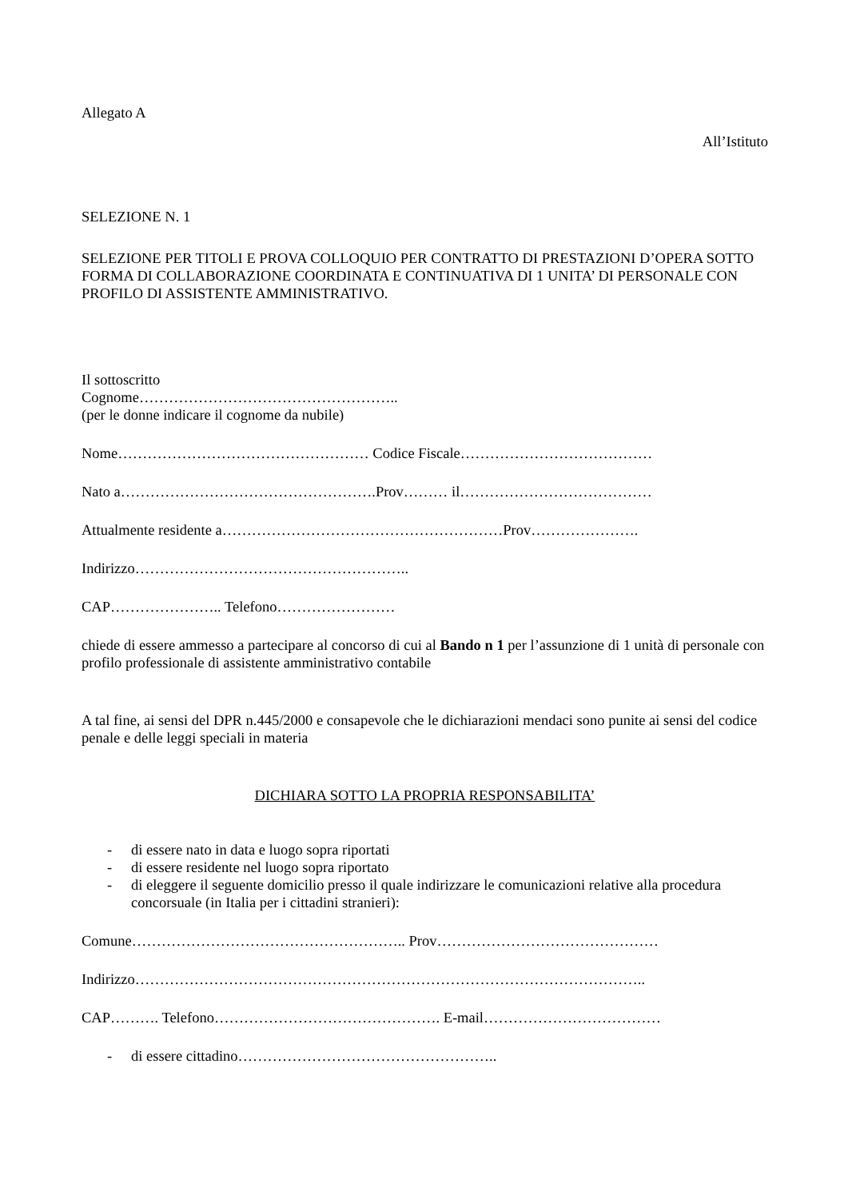Allegato A
All’Istituto
SELEZIONE N. 1
SELEZIONE PER TITOLI E PROVA COLLOQUIO PER CONTRATTO DI PRESTAZIONI D’OPERA SOTTO FORMA DI COLLABORAZIONE COORDINATA E CONTINUATIVA DI 1 UNITA’ DI PERSONALE CON PROFILO DI ASSISTENTE AMMINISTRATIVO.
Il sottoscritto
Cognome……………………………………………..
(per le donne indicare il cognome da nubile)
Nome…………………………………………… Codice Fiscale…………………………………
Nato a…………………………………………….Prov……… il…………………………………
Attualmente residente a…………………………………………………Prov………………….
Indirizzo………………………………………………..
CAP………………….. Telefono……………………
chiede di essere ammesso a partecipare al concorso di cui al Bando n 1 per l’assunzione di 1 unità di personale con profilo professionale di assistente amministrativo contabile
A tal fine, ai sensi del DPR n.445/2000 e consapevole che le dichiarazioni mendaci sono punite ai sensi del codice penale e delle leggi speciali in materia
DICHIARA SOTTO LA PROPRIA RESPONSABILITA’
- di essere nato in data e luogo sopra riportati
- di essere residente nel luogo sopra riportato
- di eleggere il seguente domicilio presso il quale indirizzare le comunicazioni relative alla procedura concorsuale (in Italia per i cittadini stranieri):
Comune……………………………………………….. Prov………………………………………
Indirizzo…………………………………………………………………………………………..
CAP………. Telefono………………………………………. E-mail………………………………
- di essere cittadino……………………………………………..